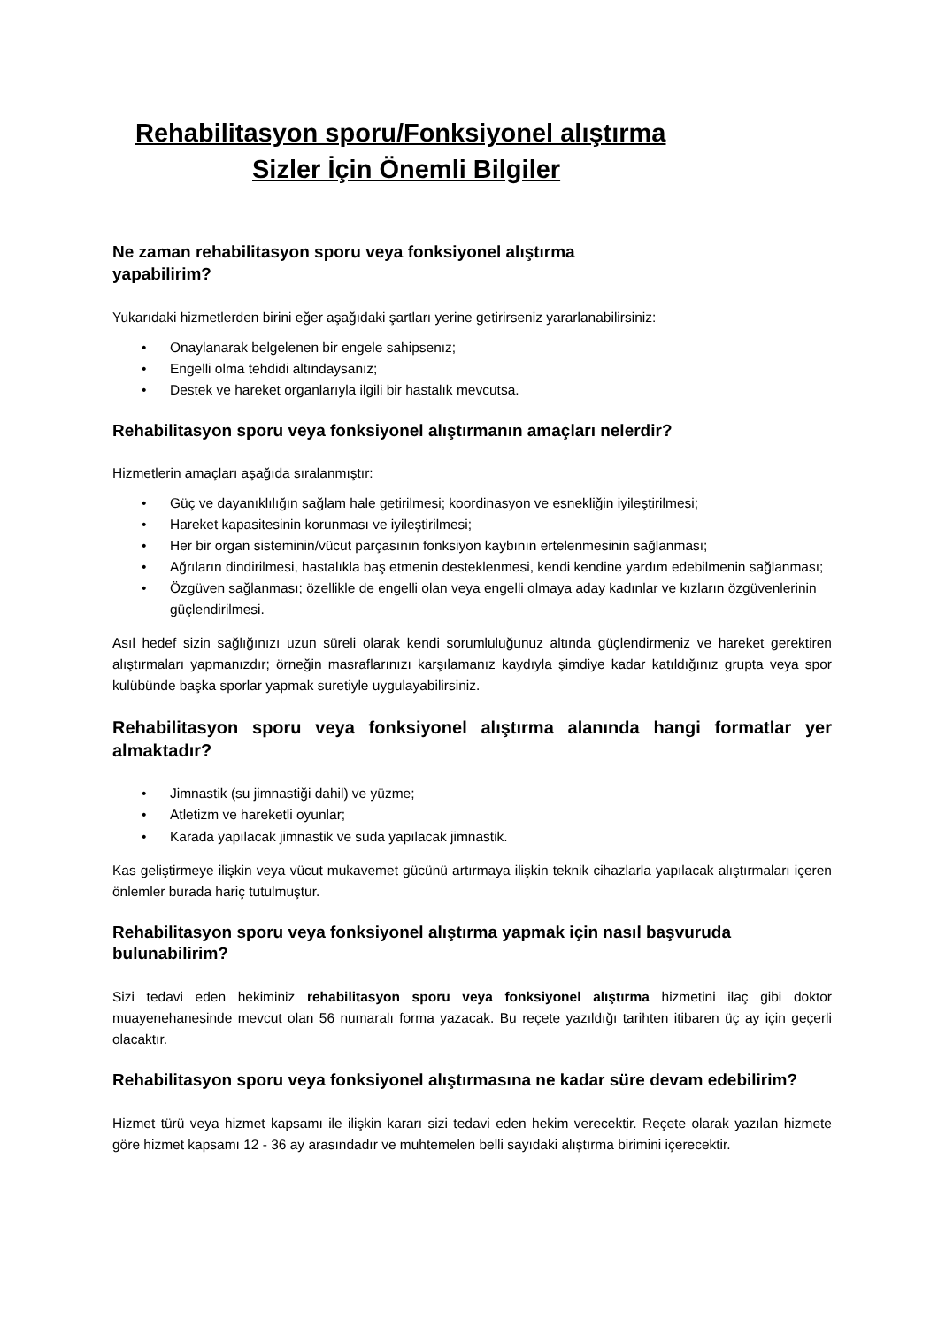Rehabilitasyon sporu/Fonksiyonel alıştırma
Sizler İçin Önemli Bilgiler
Ne zaman rehabilitasyon sporu veya fonksiyonel alıştırma
yapabilirim?
Yukarıdaki hizmetlerden birini eğer aşağıdaki şartları yerine getirirseniz yararlanabilirsiniz:
Onaylanarak belgelenen bir engele sahipsenız;
Engelli olma tehdidi altındaysanız;
Destek ve hareket organlarıyla ilgili bir hastalık mevcutsa.
Rehabilitasyon sporu veya fonksiyonel alıştırmanın amaçları nelerdir?
Hizmetlerin amaçları aşağıda sıralanmıştır:
Güç ve dayanıklılığın sağlam hale getirilmesi; koordinasyon ve esnekliğin iyileştirilmesi;
Hareket kapasitesinin korunması ve iyileştirilmesi;
Her bir organ sisteminin/vücut parçasının fonksiyon kaybının ertelenmesinin sağlanması;
Ağrıların dindirilmesi, hastalıkla baş etmenin desteklenmesi, kendi kendine yardım edebilmenin sağlanması;
Özgüven sağlanması; özellikle de engelli olan veya engelli olmaya aday kadınlar ve kızların özgüvenlerinin güçlendirilmesi.
Asıl hedef sizin sağlığınızı uzun süreli olarak kendi sorumluluğunuz altında güçlendirmeniz ve hareket gerektiren alıştırmaları yapmanızdır; örneğin masraflarınızı karşılamanız kaydıyla şimdiye kadar katıldığınız grupta veya spor kulübünde başka sporlar yapmak suretiyle uygulayabilirsiniz.
Rehabilitasyon sporu veya fonksiyonel alıştırma alanında hangi formatlar yer almaktadır?
Jimnastik (su jimnastiği dahil) ve yüzme;
Atletizm ve hareketli oyunlar;
Karada yapılacak jimnastik ve suda yapılacak jimnastik.
Kas geliştirmeye ilişkin veya vücut mukavemet gücünü artırmaya ilişkin teknik cihazlarla yapılacak alıştırmaları içeren önlemler burada hariç tutulmuştur.
Rehabilitasyon sporu veya fonksiyonel alıştırma yapmak için nasıl başvuruda bulunabilirim?
Sizi tedavi eden hekiminiz rehabilitasyon sporu veya fonksiyonel alıştırma hizmetini ilaç gibi doktor muayenehanesinde mevcut olan 56 numaralı forma yazacak. Bu reçete yazıldığı tarihten itibaren üç ay için geçerli olacaktır.
Rehabilitasyon sporu veya fonksiyonel alıştırmasına ne kadar süre devam edebilirim?
Hizmet türü veya hizmet kapsamı ile ilişkin kararı sizi tedavi eden hekim verecektir. Reçete olarak yazılan hizmete göre hizmet kapsamı 12 - 36 ay arasındadır ve muhtemelen belli sayıdaki alıştırma birimini içerecektir.